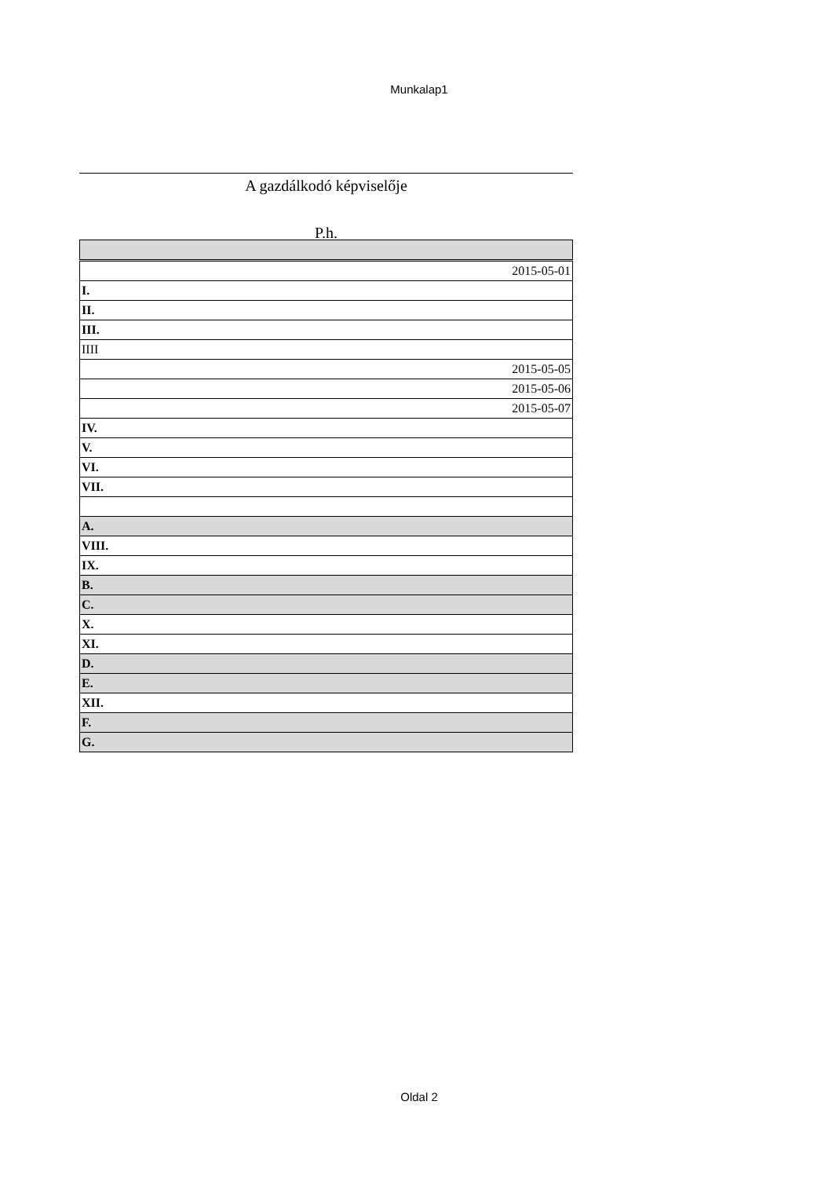Munkalap1
A gazdálkodó képviselője
P.h.
| 2015-05-01 |
| I. |
| II. |
| III. |
| IIII |
| 2015-05-05 |
| 2015-05-06 |
| 2015-05-07 |
| IV. |
| V. |
| VI. |
| VII. |
| A. |
| VIII. |
| IX. |
| B. |
| C. |
| X. |
| XI. |
| D. |
| E. |
| XII. |
| F. |
| G. |
Oldal 2